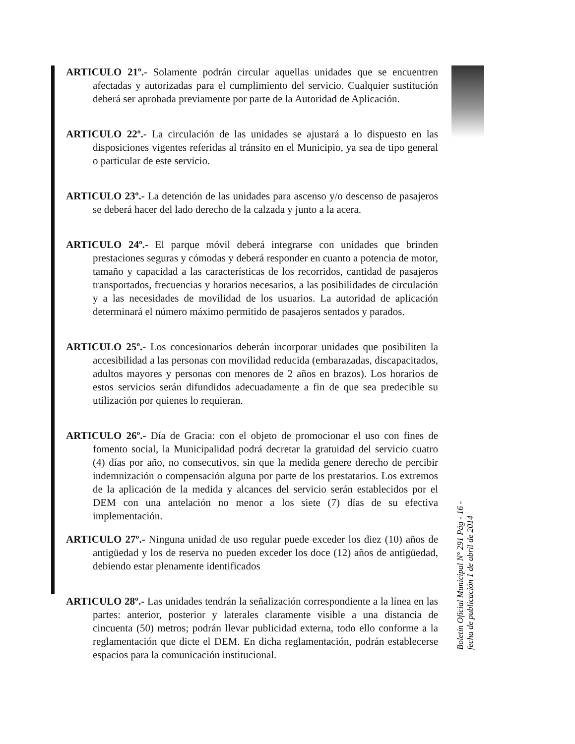ARTICULO 21º.- Solamente podrán circular aquellas unidades que se encuentren afectadas y autorizadas para el cumplimiento del servicio. Cualquier sustitución deberá ser aprobada previamente por parte de la Autoridad de Aplicación.
ARTICULO 22º.- La circulación de las unidades se ajustará a lo dispuesto en las disposiciones vigentes referidas al tránsito en el Municipio, ya sea de tipo general o particular de este servicio.
ARTICULO 23º.- La detención de las unidades para ascenso y/o descenso de pasajeros se deberá hacer del lado derecho de la calzada y junto a la acera.
ARTICULO 24º.- El parque móvil deberá integrarse con unidades que brinden prestaciones seguras y cómodas y deberá responder en cuanto a potencia de motor, tamaño y capacidad a las características de los recorridos, cantidad de pasajeros transportados, frecuencias y horarios necesarios, a las posibilidades de circulación y a las necesidades de movilidad de los usuarios. La autoridad de aplicación determinará el número máximo permitido de pasajeros sentados y parados.
ARTICULO 25º.- Los concesionarios deberán incorporar unidades que posibiliten la accesibilidad a las personas con movilidad reducida (embarazadas, discapacitados, adultos mayores y personas con menores de 2 años en brazos). Los horarios de estos servicios serán difundidos adecuadamente a fin de que sea predecible su utilización por quienes lo requieran.
ARTICULO 26º.- Día de Gracia: con el objeto de promocionar el uso con fines de fomento social, la Municipalidad podrá decretar la gratuidad del servicio cuatro (4) días por año, no consecutivos, sin que la medida genere derecho de percibir indemnización o compensación alguna por parte de los prestatarios. Los extremos de la aplicación de la medida y alcances del servicio serán establecidos por el DEM con una antelación no menor a los siete (7) días de su efectiva implementación.
ARTICULO 27º.- Ninguna unidad de uso regular puede exceder los diez (10) años de antigüedad y los de reserva no pueden exceder los doce (12) años de antigüedad, debiendo estar plenamente identificados
ARTICULO 28º.- Las unidades tendrán la señalización correspondiente a la línea en las partes: anterior, posterior y laterales claramente visible a una distancia de cincuenta (50) metros; podrán llevar publicidad externa, todo ello conforme a la reglamentación que dicte el DEM. En dicha reglamentación, podrán establecerse espacios para la comunicación institucional.
Boletín Oficial Municipal N° 291 Pág - 16 -
fecha de publicación 1 de abril de 2014